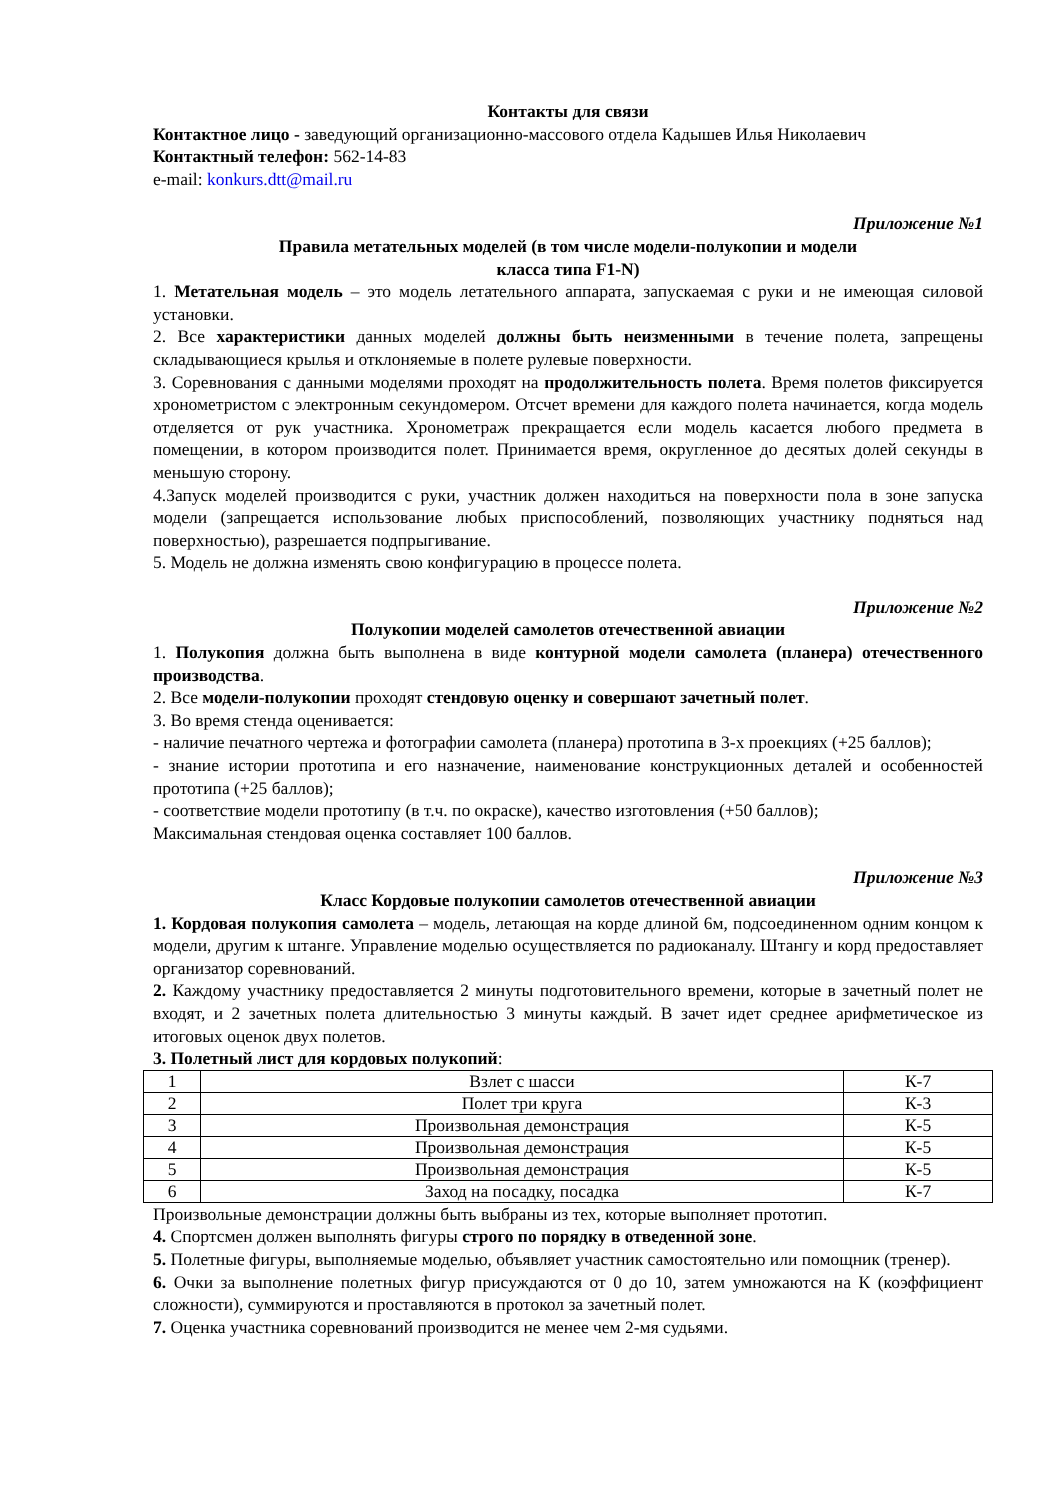Контакты для связи
Контактное лицо - заведующий организационно-массового отдела Кадышев Илья Николаевич
Контактный телефон: 562-14-83
e-mail: konkurs.dtt@mail.ru
Приложение №1
Правила метательных моделей (в том числе модели-полукопии и модели
класса типа F1-N)
1. Метательная модель – это модель летательного аппарата, запускаемая с руки и не имеющая силовой установки.
2. Все характеристики данных моделей должны быть неизменными в течение полета, запрещены складывающиеся крылья и отклоняемые в полете рулевые поверхности.
3. Соревнования с данными моделями проходят на продолжительность полета. Время полетов фиксируется хронометристом с электронным секундомером. Отсчет времени для каждого полета начинается, когда модель отделяется от рук участника. Хронометраж прекращается если модель касается любого предмета в помещении, в котором производится полет. Принимается время, округленное до десятых долей секунды в меньшую сторону.
4.Запуск моделей производится с руки, участник должен находиться на поверхности пола в зоне запуска модели (запрещается использование любых приспособлений, позволяющих участнику подняться над поверхностью), разрешается подпрыгивание.
5. Модель не должна изменять свою конфигурацию в процессе полета.
Приложение №2
Полукопии моделей самолетов отечественной авиации
1. Полукопия должна быть выполнена в виде контурной модели самолета (планера) отечественного производства.
2. Все модели-полукопии проходят стендовую оценку и совершают зачетный полет.
3. Во время стенда оценивается:
- наличие печатного чертежа и фотографии самолета (планера) прототипа в 3-х проекциях (+25 баллов);
- знание истории прототипа и его назначение, наименование конструкционных деталей и особенностей прототипа (+25 баллов);
- соответствие модели прототипу (в т.ч. по окраске), качество изготовления (+50 баллов);
Максимальная стендовая оценка составляет 100 баллов.
Приложение №3
Класс Кордовые полукопии самолетов отечественной авиации
1. Кордовая полукопия самолета – модель, летающая на корде длиной 6м, подсоединенном одним концом к модели, другим к штанге. Управление моделью осуществляется по радиоканалу. Штангу и корд предоставляет организатор соревнований.
2. Каждому участнику предоставляется 2 минуты подготовительного времени, которые в зачетный полет не входят, и 2 зачетных полета длительностью 3 минуты каждый. В зачет идет среднее арифметическое из итоговых оценок двух полетов.
3. Полетный лист для кордовых полукопий:
| 1 | Взлет с шасси | К-7 |
| 2 | Полет три круга | К-3 |
| 3 | Произвольная демонстрация | К-5 |
| 4 | Произвольная демонстрация | К-5 |
| 5 | Произвольная демонстрация | К-5 |
| 6 | Заход на посадку, посадка | К-7 |
Произвольные демонстрации должны быть выбраны из тех, которые выполняет прототип.
4. Спортсмен должен выполнять фигуры строго по порядку в отведенной зоне.
5. Полетные фигуры, выполняемые моделью, объявляет участник самостоятельно или помощник (тренер).
6. Очки за выполнение полетных фигур присуждаются от 0 до 10, затем умножаются на К (коэффициент сложности), суммируются и проставляются в протокол за зачетный полет.
7. Оценка участника соревнований производится не менее чем 2-мя судьями.